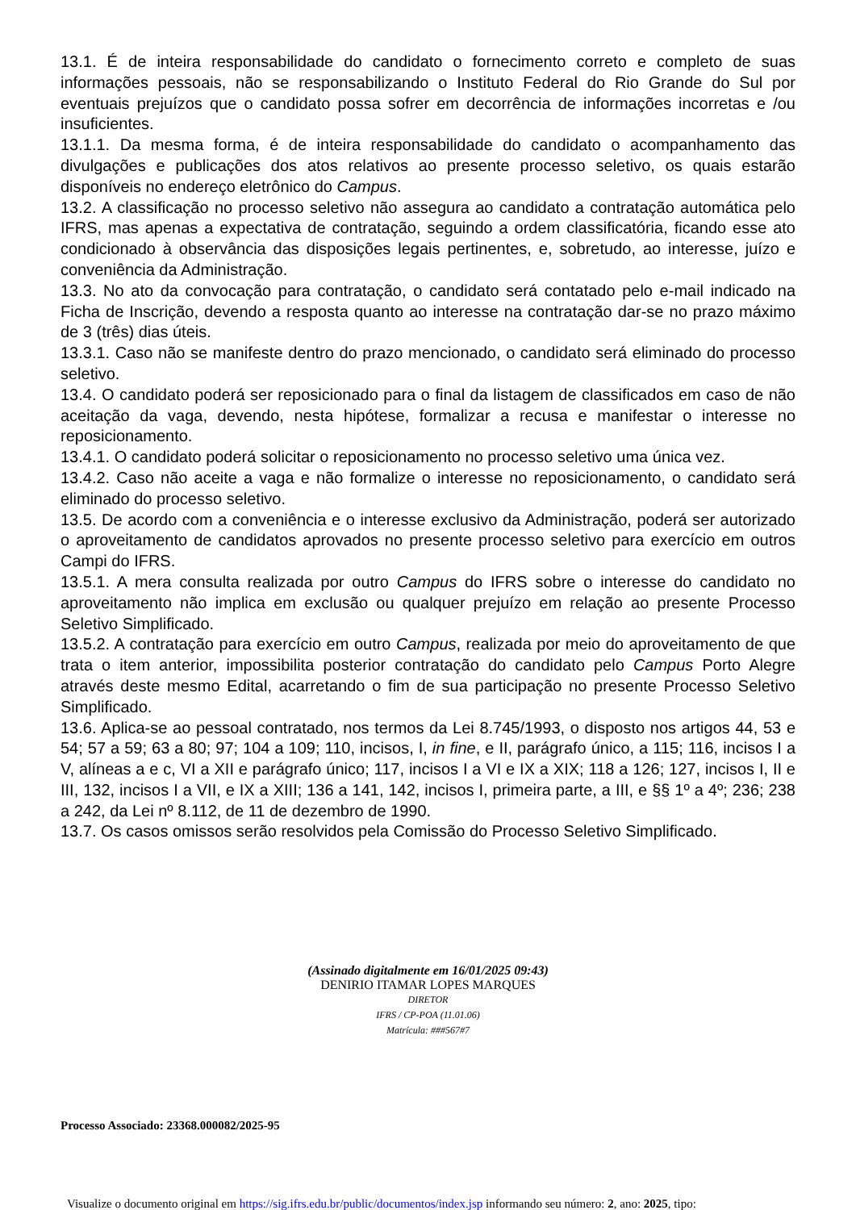13.1. É de inteira responsabilidade do candidato o fornecimento correto e completo de suas informações pessoais, não se responsabilizando o Instituto Federal do Rio Grande do Sul por eventuais prejuízos que o candidato possa sofrer em decorrência de informações incorretas e /ou insuficientes.
13.1.1. Da mesma forma, é de inteira responsabilidade do candidato o acompanhamento das divulgações e publicações dos atos relativos ao presente processo seletivo, os quais estarão disponíveis no endereço eletrônico do Campus.
13.2. A classificação no processo seletivo não assegura ao candidato a contratação automática pelo IFRS, mas apenas a expectativa de contratação, seguindo a ordem classificatória, ficando esse ato condicionado à observância das disposições legais pertinentes, e, sobretudo, ao interesse, juízo e conveniência da Administração.
13.3. No ato da convocação para contratação, o candidato será contatado pelo e-mail indicado na Ficha de Inscrição, devendo a resposta quanto ao interesse na contratação dar-se no prazo máximo de 3 (três) dias úteis.
13.3.1. Caso não se manifeste dentro do prazo mencionado, o candidato será eliminado do processo seletivo.
13.4. O candidato poderá ser reposicionado para o final da listagem de classificados em caso de não aceitação da vaga, devendo, nesta hipótese, formalizar a recusa e manifestar o interesse no reposicionamento.
13.4.1. O candidato poderá solicitar o reposicionamento no processo seletivo uma única vez.
13.4.2. Caso não aceite a vaga e não formalize o interesse no reposicionamento, o candidato será eliminado do processo seletivo.
13.5. De acordo com a conveniência e o interesse exclusivo da Administração, poderá ser autorizado o aproveitamento de candidatos aprovados no presente processo seletivo para exercício em outros Campi do IFRS.
13.5.1. A mera consulta realizada por outro Campus do IFRS sobre o interesse do candidato no aproveitamento não implica em exclusão ou qualquer prejuízo em relação ao presente Processo Seletivo Simplificado.
13.5.2. A contratação para exercício em outro Campus, realizada por meio do aproveitamento de que trata o item anterior, impossibilita posterior contratação do candidato pelo Campus Porto Alegre através deste mesmo Edital, acarretando o fim de sua participação no presente Processo Seletivo Simplificado.
13.6. Aplica-se ao pessoal contratado, nos termos da Lei 8.745/1993, o disposto nos artigos 44, 53 e 54; 57 a 59; 63 a 80; 97; 104 a 109; 110, incisos, I, in fine, e II, parágrafo único, a 115; 116, incisos I a V, alíneas a e c, VI a XII e parágrafo único; 117, incisos I a VI e IX a XIX; 118 a 126; 127, incisos I, II e III, 132, incisos I a VII, e IX a XIII; 136 a 141, 142, incisos I, primeira parte, a III, e §§ 1º a 4º; 236; 238 a 242, da Lei nº 8.112, de 11 de dezembro de 1990.
13.7. Os casos omissos serão resolvidos pela Comissão do Processo Seletivo Simplificado.
(Assinado digitalmente em 16/01/2025 09:43)
DENIRIO ITAMAR LOPES MARQUES
DIRETOR
IFRS / CP-POA (11.01.06)
Matrícula: ###567#7
Processo Associado: 23368.000082/2025-95
Visualize o documento original em https://sig.ifrs.edu.br/public/documentos/index.jsp informando seu número: 2, ano: 2025, tipo: